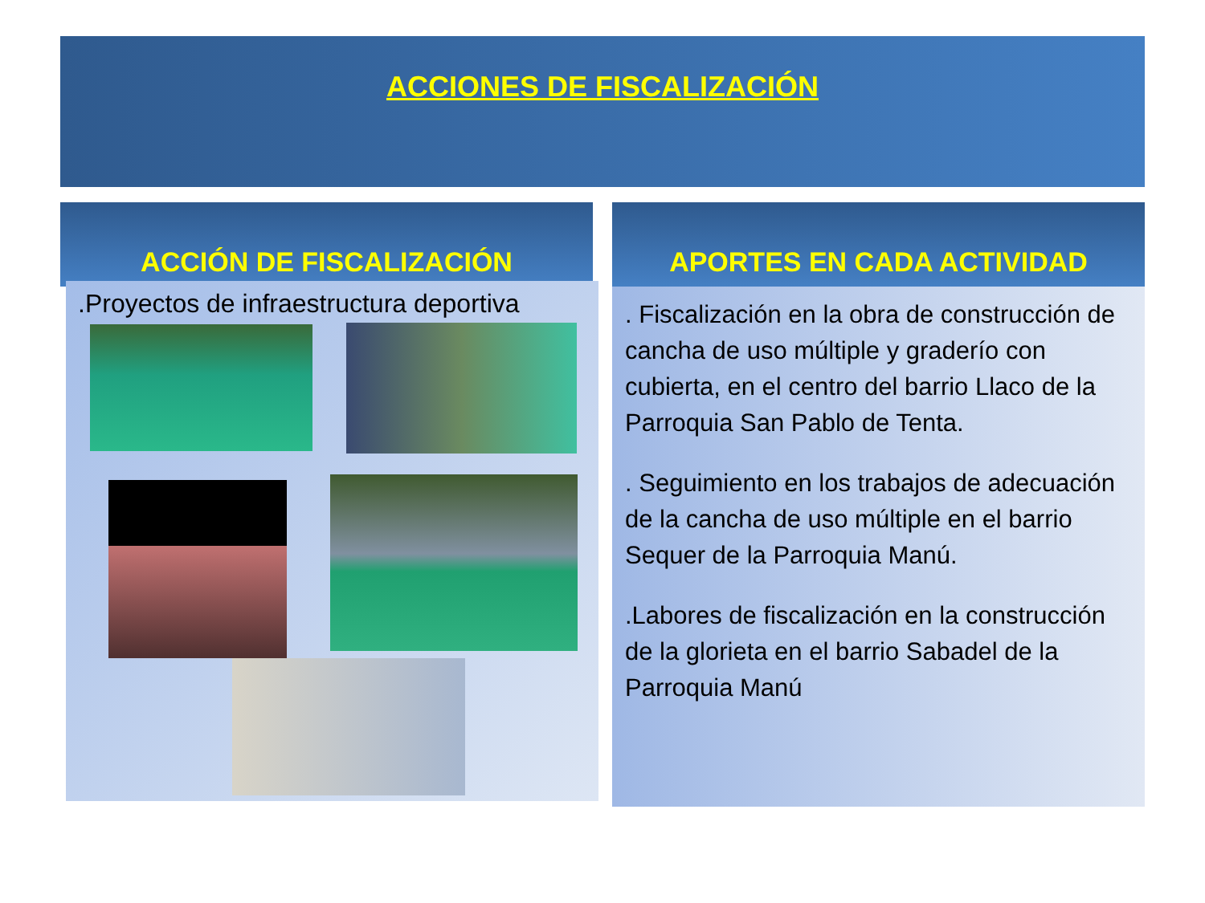ACCIONES DE FISCALIZACIÓN
ACCIÓN DE FISCALIZACIÓN APORTES EN CADA ACTIVIDAD
.Proyectos de infraestructura deportiva
. Fiscalización en la obra de construcción de cancha de uso múltiple y graderío con cubierta, en el centro del barrio Llaco de la Parroquia San Pablo de Tenta.
. Seguimiento en los trabajos de adecuación de la cancha de uso múltiple en el barrio Sequer de la Parroquia Manú.
.Labores de fiscalización en la construcción de la glorieta en el barrio Sabadel de la Parroquia Manú